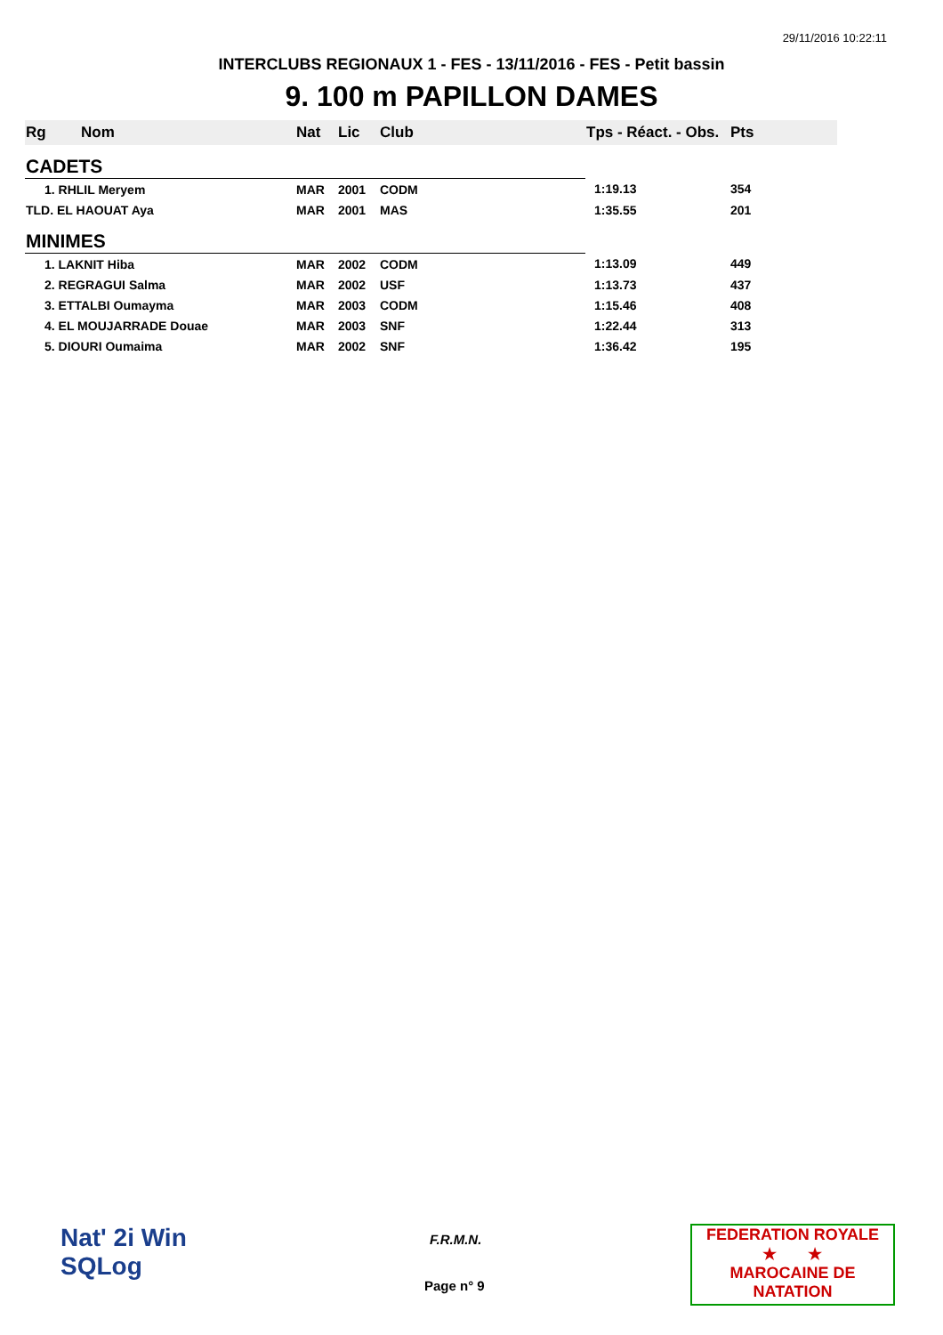29/11/2016 10:22:11
INTERCLUBS REGIONAUX 1 - FES - 13/11/2016 - FES - Petit bassin
9. 100 m PAPILLON DAMES
| Rg | Nom | Nat | Lic | Club | Tps - Réact. - Obs. | Pts |
| --- | --- | --- | --- | --- | --- | --- |
| CADETS | | | | | | |
| 1. RHLIL Meryem | | MAR | 2001 | CODM | 1:19.13 | 354 |
| TLD. EL HAOUAT Aya | | MAR | 2001 | MAS | 1:35.55 | 201 |
| MINIMES | | | | | | |
| 1. LAKNIT Hiba | | MAR | 2002 | CODM | 1:13.09 | 449 |
| 2. REGRAGUI Salma | | MAR | 2002 | USF | 1:13.73 | 437 |
| 3. ETTALBI Oumayma | | MAR | 2003 | CODM | 1:15.46 | 408 |
| 4. EL MOUJARRADE Douae | | MAR | 2003 | SNF | 1:22.44 | 313 |
| 5. DIOURI Oumaima | | MAR | 2002 | SNF | 1:36.42 | 195 |
Nat' 2i Win
SQLog
F.R.M.N.
Page n° 9
FEDERATION ROYALE
★ ★
MAROCAINE DE NATATION